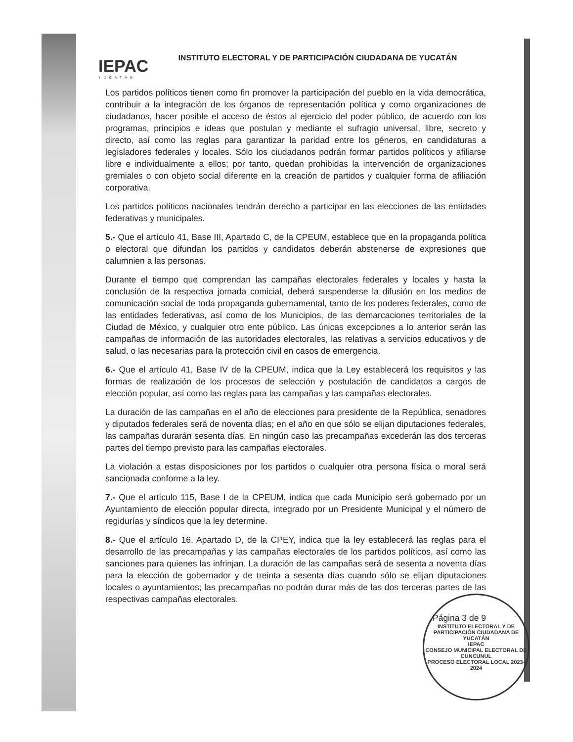IEPAC
YUCATÁN
INSTITUTO ELECTORAL Y DE PARTICIPACIÓN CIUDADANA DE YUCATÁN
Los partidos políticos tienen como fin promover la participación del pueblo en la vida democrática, contribuir a la integración de los órganos de representación política y como organizaciones de ciudadanos, hacer posible el acceso de éstos al ejercicio del poder público, de acuerdo con los programas, principios e ideas que postulan y mediante el sufragio universal, libre, secreto y directo, así como las reglas para garantizar la paridad entre los géneros, en candidaturas a legisladores federales y locales. Sólo los ciudadanos podrán formar partidos políticos y afiliarse libre e individualmente a ellos; por tanto, quedan prohibidas la intervención de organizaciones gremiales o con objeto social diferente en la creación de partidos y cualquier forma de afiliación corporativa.
Los partidos políticos nacionales tendrán derecho a participar en las elecciones de las entidades federativas y municipales.
5.- Que el artículo 41, Base III, Apartado C, de la CPEUM, establece que en la propaganda política o electoral que difundan los partidos y candidatos deberán abstenerse de expresiones que calumnien a las personas.
Durante el tiempo que comprendan las campañas electorales federales y locales y hasta la conclusión de la respectiva jornada comicial, deberá suspenderse la difusión en los medios de comunicación social de toda propaganda gubernamental, tanto de los poderes federales, como de las entidades federativas, así como de los Municipios, de las demarcaciones territoriales de la Ciudad de México, y cualquier otro ente público. Las únicas excepciones a lo anterior serán las campañas de información de las autoridades electorales, las relativas a servicios educativos y de salud, o las necesarias para la protección civil en casos de emergencia.
6.- Que el artículo 41, Base IV de la CPEUM, indica que la Ley establecerá los requisitos y las formas de realización de los procesos de selección y postulación de candidatos a cargos de elección popular, así como las reglas para las campañas y las campañas electorales.
La duración de las campañas en el año de elecciones para presidente de la República, senadores y diputados federales será de noventa días; en el año en que sólo se elijan diputaciones federales, las campañas durarán sesenta días. En ningún caso las precampañas excederán las dos terceras partes del tiempo previsto para las campañas electorales.
La violación a estas disposiciones por los partidos o cualquier otra persona física o moral será sancionada conforme a la ley.
7.- Que el artículo 115, Base I de la CPEUM, indica que cada Municipio será gobernado por un Ayuntamiento de elección popular directa, integrado por un Presidente Municipal y el número de regidurías y síndicos que la ley determine.
8.- Que el artículo 16, Apartado D, de la CPEY, indica que la ley establecerá las reglas para el desarrollo de las precampañas y las campañas electorales de los partidos políticos, así como las sanciones para quienes las infrinjan. La duración de las campañas será de sesenta a noventa días para la elección de gobernador y de treinta a sesenta días cuando sólo se elijan diputaciones locales o ayuntamientos; las precampañas no podrán durar más de las dos terceras partes de las respectivas campañas electorales.
Página 3 de 9
INSTITUTO ELECTORAL Y DE PARTICIPACIÓN CIUDADANA DE YUCATÁN
IEPAC
CONSEJO MUNICIPAL ELECTORAL DE CUNCUNUL
PROCESO ELECTORAL LOCAL 2023-2024